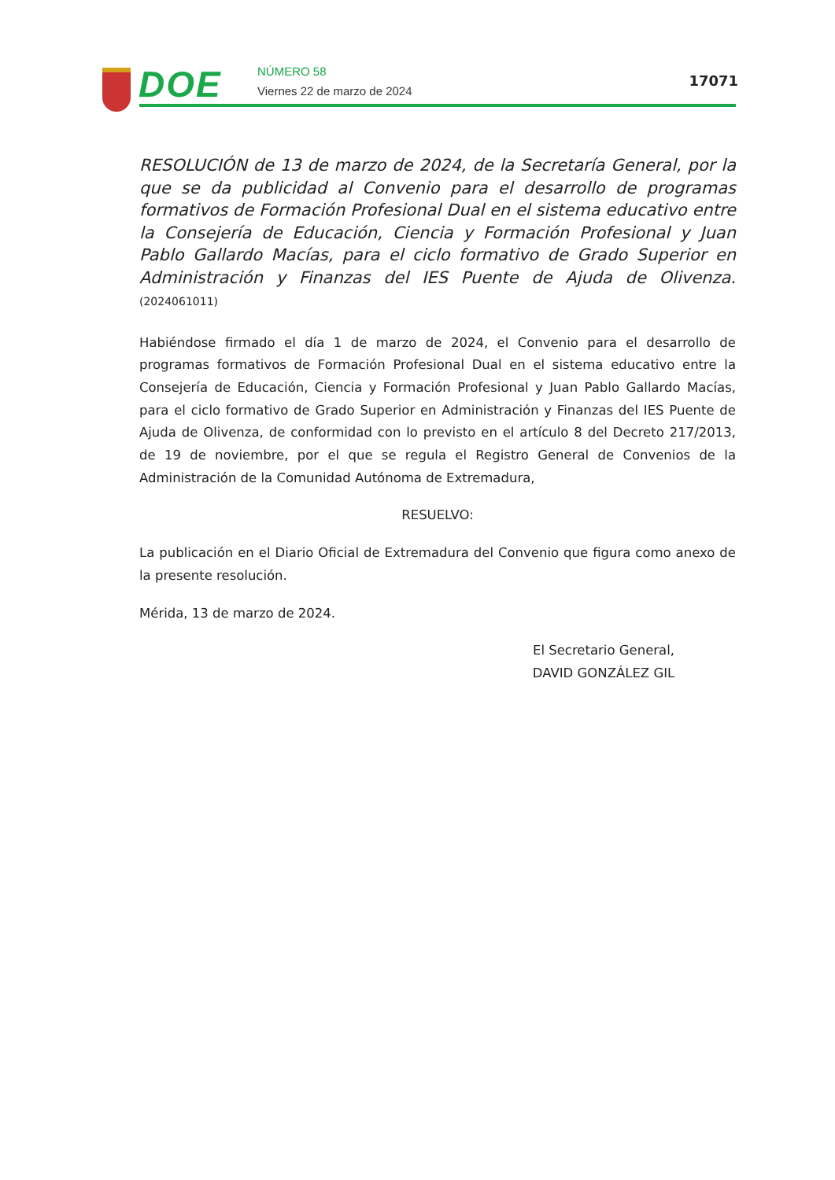DOE NÚMERO 58
Viernes 22 de marzo de 2024
17071
RESOLUCIÓN de 13 de marzo de 2024, de la Secretaría General, por la que se da publicidad al Convenio para el desarrollo de programas formativos de Formación Profesional Dual en el sistema educativo entre la Consejería de Educación, Ciencia y Formación Profesional y Juan Pablo Gallardo Macías, para el ciclo formativo de Grado Superior en Administración y Finanzas del IES Puente de Ajuda de Olivenza. (2024061011)
Habiéndose firmado el día 1 de marzo de 2024, el Convenio para el desarrollo de programas formativos de Formación Profesional Dual en el sistema educativo entre la Consejería de Educación, Ciencia y Formación Profesional y Juan Pablo Gallardo Macías, para el ciclo formativo de Grado Superior en Administración y Finanzas del IES Puente de Ajuda de Olivenza, de conformidad con lo previsto en el artículo 8 del Decreto 217/2013, de 19 de noviembre, por el que se regula el Registro General de Convenios de la Administración de la Comunidad Autónoma de Extremadura,
RESUELVO:
La publicación en el Diario Oficial de Extremadura del Convenio que figura como anexo de la presente resolución.
Mérida, 13 de marzo de 2024.
El Secretario General,
DAVID GONZÁLEZ GIL